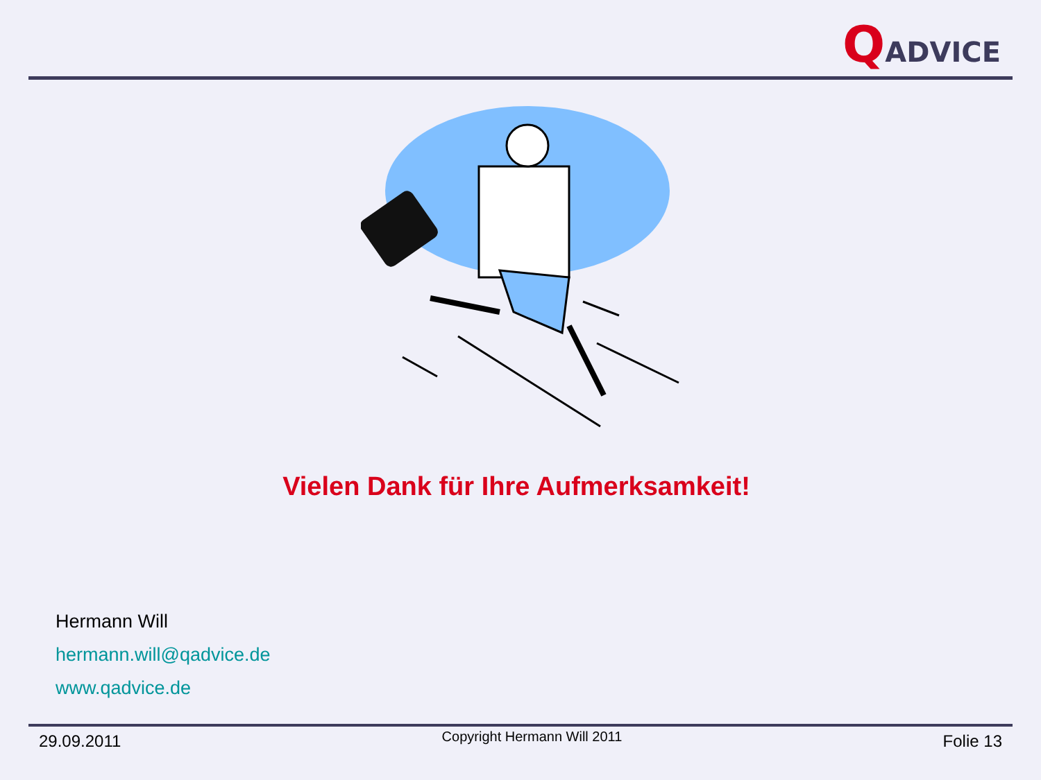QADVICE
Vielen Dank für Ihre Aufmerksamkeit!
Hermann Will
hermann.will@qadvice.de
www.qadvice.de
29.09.2011 Copyright Hermann Will 2011 Folie 13